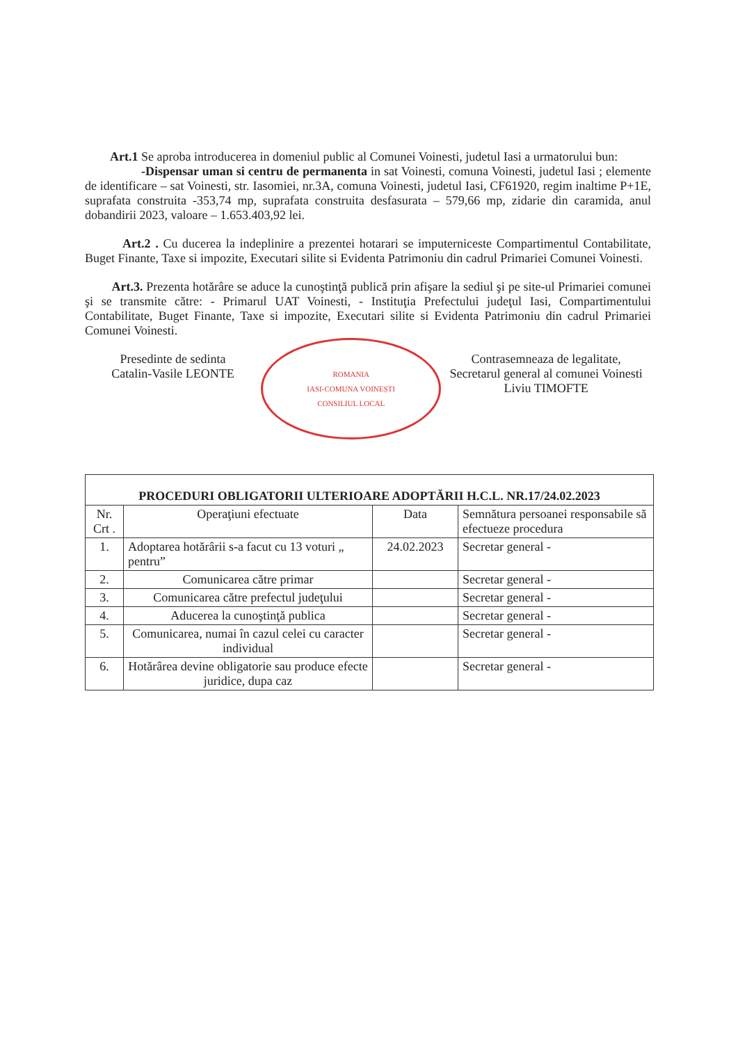Art.1 Se aproba introducerea in domeniul public al Comunei Voinesti, judetul Iasi a urmatorului bun:
-Dispensar uman si centru de permanenta in sat Voinesti, comuna Voinesti, judetul Iasi ; elemente de identificare – sat Voinesti, str. Iasomiei, nr.3A, comuna Voinesti, judetul Iasi, CF61920, regim inaltime P+1E, suprafata construita -353,74 mp, suprafata construita desfasurata – 579,66 mp, zidarie din caramida, anul dobandirii 2023, valoare – 1.653.403,92 lei.
Art.2 . Cu ducerea la indeplinire a prezentei hotarari se imputerniceste Compartimentul Contabilitate, Buget Finante, Taxe si impozite, Executari silite si Evidenta Patrimoniu din cadrul Primariei Comunei Voinesti.
Art.3. Prezenta hotărâre se aduce la cunoştinţă publică prin afişare la sediul şi pe site-ul Primariei comunei şi se transmite către: - Primarul UAT Voinesti, - Instituţia Prefectului judeţul Iasi, Compartimentului Contabilitate, Buget Finante, Taxe si impozite, Executari silite si Evidenta Patrimoniu din cadrul Primariei Comunei Voinesti.
Presedinte de sedinta
Catalin-Vasile LEONTE
ROMANIA
IASI-COMUNA VOINEȘTI
CONSILIUL LOCAL
Contrasemneaza de legalitate,
Secretarul general al comunei Voinesti
Liviu TIMOFTE
| PROCEDURI OBLIGATORII ULTERIOARE ADOPTĂRII H.C.L. NR.17/24.02.2023 | | | |
| --- | --- | --- | --- |
| Nr. Crt . | Operaţiuni efectuate | Data | Semnătura persoanei responsabile să efectueze procedura |
| 1. | Adoptarea hotărârii s-a facut cu 13 voturi „ pentru” | 24.02.2023 | Secretar general - |
| 2. | Comunicarea către primar | | Secretar general - |
| 3. | Comunicarea către prefectul judeţului | | Secretar general - |
| 4. | Aducerea la cunoştinţă publica | | Secretar general - |
| 5. | Comunicarea, numai în cazul celei cu caracter individual | | Secretar general - |
| 6. | Hotărârea devine obligatorie sau produce efecte juridice, dupa caz | | Secretar general - |